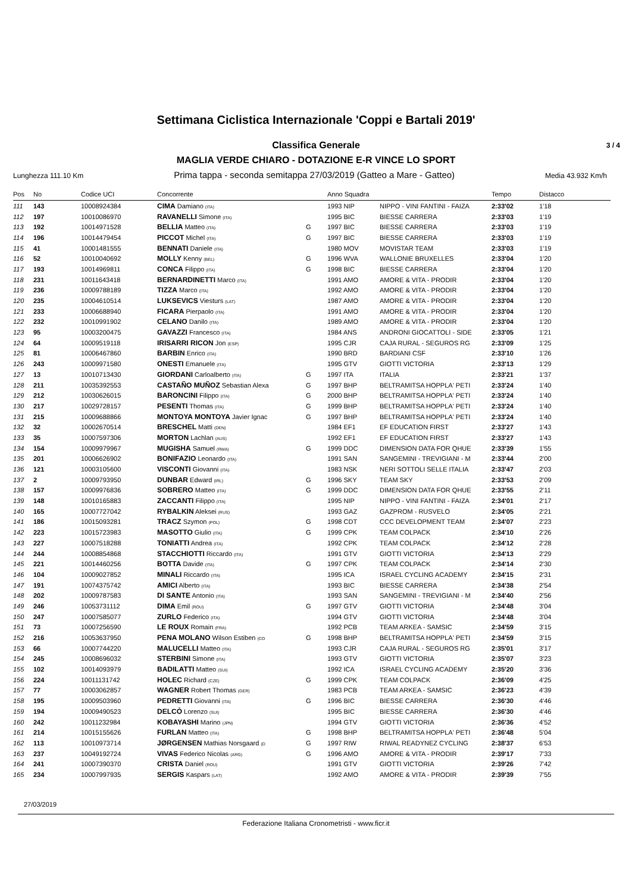Settimana Ciclistica Internazionale 'Coppi e Bartali 2019'
Classifica Generale 3 / 4
MAGLIA VERDE CHIARO - DOTAZIONE E-R VINCE LO SPORT
Lunghezza 111.10 Km Prima tappa - seconda semitappa 27/03/2019 (Gatteo a Mare - Gatteo) Media 43.932 Km/h
| Pos | No | Codice UCI | Concorrente | | Anno Squadra | | Tempo | Distacco |
| --- | --- | --- | --- | --- | --- | --- | --- | --- |
| 111 | 143 | 10008924384 | CIMA Damiano (ITA) | | 1993 NIP | NIPPO - VINI FANTINI - FAIZA | 2:33'02 | 1'18 |
| 112 | 197 | 10010086970 | RAVANELLI Simone (ITA) | | 1995 BIC | BIESSE CARRERA | 2:33'03 | 1'19 |
| 113 | 192 | 10014971528 | BELLIA Matteo (ITA) | G | 1997 BIC | BIESSE CARRERA | 2:33'03 | 1'19 |
| 114 | 196 | 10014479454 | PICCOT Michel (ITA) | G | 1997 BIC | BIESSE CARRERA | 2:33'03 | 1'19 |
| 115 | 41 | 10001481555 | BENNATI Daniele (ITA) | | 1980 MOV | MOVISTAR TEAM | 2:33'03 | 1'19 |
| 116 | 52 | 10010040692 | MOLLY Kenny (BEL) | G | 1996 WVA | WALLONIE BRUXELLES | 2:33'04 | 1'20 |
| 117 | 193 | 10014969811 | CONCA Filippo (ITA) | G | 1998 BIC | BIESSE CARRERA | 2:33'04 | 1'20 |
| 118 | 231 | 10011643418 | BERNARDINETTI Marco (ITA) | | 1991 AMO | AMORE & VITA - PRODIR | 2:33'04 | 1'20 |
| 119 | 236 | 10009788189 | TIZZA Marco (ITA) | | 1992 AMO | AMORE & VITA - PRODIR | 2:33'04 | 1'20 |
| 120 | 235 | 10004610514 | LUKSEVICS Viesturs (LAT) | | 1987 AMO | AMORE & VITA - PRODIR | 2:33'04 | 1'20 |
| 121 | 233 | 10006688940 | FICARA Pierpaolo (ITA) | | 1991 AMO | AMORE & VITA - PRODIR | 2:33'04 | 1'20 |
| 122 | 232 | 10010991902 | CELANO Danilo (ITA) | | 1989 AMO | AMORE & VITA - PRODIR | 2:33'04 | 1'20 |
| 123 | 95 | 10003200475 | GAVAZZI Francesco (ITA) | | 1984 ANS | ANDRONI GIOCATTOLI - SIDE | 2:33'05 | 1'21 |
| 124 | 64 | 10009519118 | IRISARRI RICON Jon (ESP) | | 1995 CJR | CAJA RURAL - SEGUROS RG | 2:33'09 | 1'25 |
| 125 | 81 | 10006467860 | BARBIN Enrico (ITA) | | 1990 BRD | BARDIANI CSF | 2:33'10 | 1'26 |
| 126 | 243 | 10009971580 | ONESTI Emanuele (ITA) | | 1995 GTV | GIOTTI VICTORIA | 2:33'13 | 1'29 |
| 127 | 13 | 10010713430 | GIORDANI Carloalberto (ITA) | G | 1997 ITA | ITALIA | 2:33'21 | 1'37 |
| 128 | 211 | 10035392553 | CASTAÑO MUÑOZ Sebastian Alexa | G | 1997 BHP | BELTRAMITSA HOPPLA' PETI | 2:33'24 | 1'40 |
| 129 | 212 | 10030626015 | BARONCINI Filippo (ITA) | G | 2000 BHP | BELTRAMITSA HOPPLA' PETI | 2:33'24 | 1'40 |
| 130 | 217 | 10029728157 | PESENTI Thomas (ITA) | G | 1999 BHP | BELTRAMITSA HOPPLA' PETI | 2:33'24 | 1'40 |
| 131 | 215 | 10009688866 | MONTOYA MONTOYA Javier Ignac | G | 1997 BHP | BELTRAMITSA HOPPLA' PETI | 2:33'24 | 1'40 |
| 132 | 32 | 10002670514 | BRESCHEL Matti (DEN) | | 1984 EF1 | EF EDUCATION FIRST | 2:33'27 | 1'43 |
| 133 | 35 | 10007597306 | MORTON Lachlan (AUS) | | 1992 EF1 | EF EDUCATION FIRST | 2:33'27 | 1'43 |
| 134 | 154 | 10009979967 | MUGISHA Samuel (RWA) | G | 1999 DDC | DIMENSION DATA FOR QHUE | 2:33'39 | 1'55 |
| 135 | 201 | 10006626902 | BONIFAZIO Leonardo (ITA) | | 1991 SAN | SANGEMINI - TREVIGIANI - M | 2:33'44 | 2'00 |
| 136 | 121 | 10003105600 | VISCONTI Giovanni (ITA) | | 1983 NSK | NERI SOTTOLI SELLE ITALIA | 2:33'47 | 2'03 |
| 137 | 2 | 10009793950 | DUNBAR Edward (IRL) | G | 1996 SKY | TEAM SKY | 2:33'53 | 2'09 |
| 138 | 157 | 10009976836 | SOBRERO Matteo (ITA) | G | 1999 DDC | DIMENSION DATA FOR QHUE | 2:33'55 | 2'11 |
| 139 | 148 | 10010165883 | ZACCANTI Filippo (ITA) | | 1995 NIP | NIPPO - VINI FANTINI - FAIZA | 2:34'01 | 2'17 |
| 140 | 165 | 10007727042 | RYBALKIN Aleksei (RUS) | | 1993 GAZ | GAZPROM - RUSVELO | 2:34'05 | 2'21 |
| 141 | 186 | 10015093281 | TRACZ Szymon (POL) | G | 1998 CDT | CCC DEVELOPMENT TEAM | 2:34'07 | 2'23 |
| 142 | 223 | 10015723983 | MASOTTO Giulio (ITA) | G | 1999 CPK | TEAM COLPACK | 2:34'10 | 2'26 |
| 143 | 227 | 10007518288 | TONIATTI Andrea (ITA) | | 1992 CPK | TEAM COLPACK | 2:34'12 | 2'28 |
| 144 | 244 | 10008854868 | STACCHIOTTI Riccardo (ITA) | | 1991 GTV | GIOTTI VICTORIA | 2:34'13 | 2'29 |
| 145 | 221 | 10014460256 | BOTTA Davide (ITA) | G | 1997 CPK | TEAM COLPACK | 2:34'14 | 2'30 |
| 146 | 104 | 10009027852 | MINALI Riccardo (ITA) | | 1995 ICA | ISRAEL CYCLING ACADEMY | 2:34'15 | 2'31 |
| 147 | 191 | 10074375742 | AMICI Alberto (ITA) | | 1993 BIC | BIESSE CARRERA | 2:34'38 | 2'54 |
| 148 | 202 | 10009787583 | DI SANTE Antonio (ITA) | | 1993 SAN | SANGEMINI - TREVIGIANI - M | 2:34'40 | 2'56 |
| 149 | 246 | 10053731112 | DIMA Emil (ROU) | G | 1997 GTV | GIOTTI VICTORIA | 2:34'48 | 3'04 |
| 150 | 247 | 10007585077 | ZURLO Federico (ITA) | | 1994 GTV | GIOTTI VICTORIA | 2:34'48 | 3'04 |
| 151 | 73 | 10007256590 | LE ROUX Romain (FRA) | | 1992 PCB | TEAM ARKEA - SAMSIC | 2:34'59 | 3'15 |
| 152 | 216 | 10053637950 | PENA MOLANO Wilson Estiben (CO | G | 1998 BHP | BELTRAMITSA HOPPLA' PETI | 2:34'59 | 3'15 |
| 153 | 66 | 10007744220 | MALUCELLI Matteo (ITA) | | 1993 CJR | CAJA RURAL - SEGUROS RG | 2:35'01 | 3'17 |
| 154 | 245 | 10008696032 | STERBINI Simone (ITA) | | 1993 GTV | GIOTTI VICTORIA | 2:35'07 | 3'23 |
| 155 | 102 | 10014093979 | BADILATTI Matteo (SUI) | | 1992 ICA | ISRAEL CYCLING ACADEMY | 2:35'20 | 3'36 |
| 156 | 224 | 10011131742 | HOLEC Richard (CZE) | G | 1999 CPK | TEAM COLPACK | 2:36'09 | 4'25 |
| 157 | 77 | 10003062857 | WAGNER Robert Thomas (GER) | | 1983 PCB | TEAM ARKEA - SAMSIC | 2:36'23 | 4'39 |
| 158 | 195 | 10009503960 | PEDRETTI Giovanni (ITA) | G | 1996 BIC | BIESSE CARRERA | 2:36'30 | 4'46 |
| 159 | 194 | 10009490523 | DELCÒ Lorenzo (SUI) | | 1995 BIC | BIESSE CARRERA | 2:36'30 | 4'46 |
| 160 | 242 | 10011232984 | KOBAYASHI Marino (JPN) | | 1994 GTV | GIOTTI VICTORIA | 2:36'36 | 4'52 |
| 161 | 214 | 10015155626 | FURLAN Matteo (ITA) | G | 1998 BHP | BELTRAMITSA HOPPLA' PETI | 2:36'48 | 5'04 |
| 162 | 113 | 10010973714 | JØRGENSEN Mathias Norsgaard (D | G | 1997 RIW | RIWAL READYNEZ CYCLING | 2:38'37 | 6'53 |
| 163 | 237 | 10049192724 | VIVAS Federico Nicolas (ARG) | G | 1996 AMO | AMORE & VITA - PRODIR | 2:39'17 | 7'33 |
| 164 | 241 | 10007390370 | CRISTA Daniel (ROU) | | 1991 GTV | GIOTTI VICTORIA | 2:39'26 | 7'42 |
| 165 | 234 | 10007997935 | SERGIS Kaspars (LAT) | | 1992 AMO | AMORE & VITA - PRODIR | 2:39'39 | 7'55 |
27/03/2019
Federazione Italiana Cronometristi - www.ficr.it